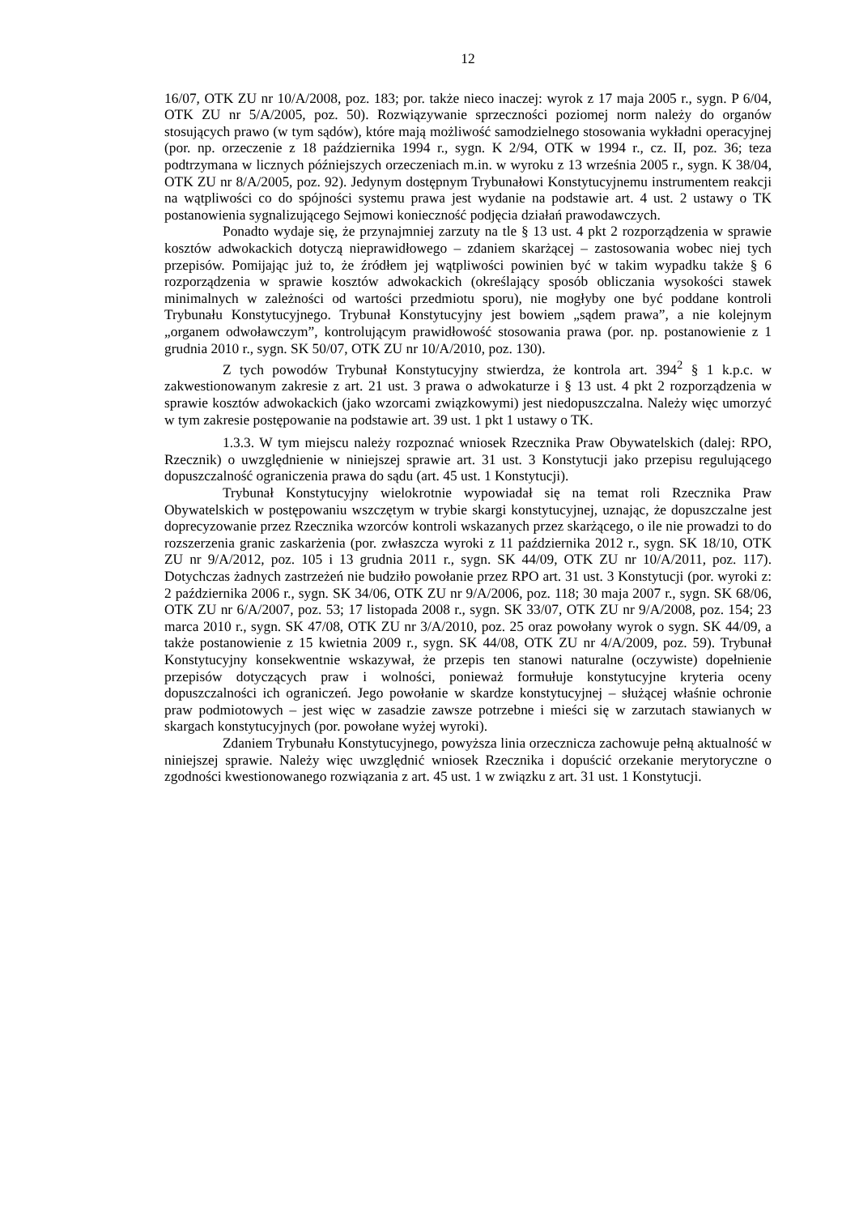12
16/07, OTK ZU nr 10/A/2008, poz. 183; por. także nieco inaczej: wyrok z 17 maja 2005 r., sygn. P 6/04, OTK ZU nr 5/A/2005, poz. 50). Rozwiązywanie sprzeczności poziomej norm należy do organów stosujących prawo (w tym sądów), które mają możliwość samodzielnego stosowania wykładni operacyjnej (por. np. orzeczenie z 18 października 1994 r., sygn. K 2/94, OTK w 1994 r., cz. II, poz. 36; teza podtrzymana w licznych późniejszych orzeczeniach m.in. w wyroku z 13 września 2005 r., sygn. K 38/04, OTK ZU nr 8/A/2005, poz. 92). Jedynym dostępnym Trybunałowi Konstytucyjnemu instrumentem reakcji na wątpliwości co do spójności systemu prawa jest wydanie na podstawie art. 4 ust. 2 ustawy o TK postanowienia sygnalizującego Sejmowi konieczność podjęcia działań prawodawczych.
Ponadto wydaje się, że przynajmniej zarzuty na tle § 13 ust. 4 pkt 2 rozporządzenia w sprawie kosztów adwokackich dotyczą nieprawidłowego – zdaniem skarżącej – zastosowania wobec niej tych przepisów. Pomijając już to, że źródłem jej wątpliwości powinien być w takim wypadku także § 6 rozporządzenia w sprawie kosztów adwokackich (określający sposób obliczania wysokości stawek minimalnych w zależności od wartości przedmiotu sporu), nie mogłyby one być poddane kontroli Trybunału Konstytucyjnego. Trybunał Konstytucyjny jest bowiem „sądem prawa”, a nie kolejnym „organem odwoławczym”, kontrolującym prawidłowość stosowania prawa (por. np. postanowienie z 1 grudnia 2010 r., sygn. SK 50/07, OTK ZU nr 10/A/2010, poz. 130).
Z tych powodów Trybunał Konstytucyjny stwierdza, że kontrola art. 394<sup>2</sup> § 1 k.p.c. w zakwestionowanym zakresie z art. 21 ust. 3 prawa o adwokaturze i § 13 ust. 4 pkt 2 rozporządzenia w sprawie kosztów adwokackich (jako wzorcami związkowymi) jest niedopuszczalna. Należy więc umorzyć w tym zakresie postępowanie na podstawie art. 39 ust. 1 pkt 1 ustawy o TK.
1.3.3. W tym miejscu należy rozpoznać wniosek Rzecznika Praw Obywatelskich (dalej: RPO, Rzecznik) o uwzględnienie w niniejszej sprawie art. 31 ust. 3 Konstytucji jako przepisu regulującego dopuszczalność ograniczenia prawa do sądu (art. 45 ust. 1 Konstytucji).
Trybunał Konstytucyjny wielokrotnie wypowiadał się na temat roli Rzecznika Praw Obywatelskich w postępowaniu wszczętym w trybie skargi konstytucyjnej, uznając, że dopuszczalne jest doprecyzowanie przez Rzecznika wzorców kontroli wskazanych przez skarżącego, o ile nie prowadzi to do rozszerzenia granic zaskarżenia (por. zwłaszcza wyroki z 11 października 2012 r., sygn. SK 18/10, OTK ZU nr 9/A/2012, poz. 105 i 13 grudnia 2011 r., sygn. SK 44/09, OTK ZU nr 10/A/2011, poz. 117). Dotychczas żadnych zastrzeżeń nie budziło powołanie przez RPO art. 31 ust. 3 Konstytucji (por. wyroki z: 2 października 2006 r., sygn. SK 34/06, OTK ZU nr 9/A/2006, poz. 118; 30 maja 2007 r., sygn. SK 68/06, OTK ZU nr 6/A/2007, poz. 53; 17 listopada 2008 r., sygn. SK 33/07, OTK ZU nr 9/A/2008, poz. 154; 23 marca 2010 r., sygn. SK 47/08, OTK ZU nr 3/A/2010, poz. 25 oraz powołany wyrok o sygn. SK 44/09, a także postanowienie z 15 kwietnia 2009 r., sygn. SK 44/08, OTK ZU nr 4/A/2009, poz. 59). Trybunał Konstytucyjny konsekwentnie wskazywał, że przepis ten stanowi naturalne (oczywiste) dopełnienie przepisów dotyczących praw i wolności, ponieważ formułuje konstytucyjne kryteria oceny dopuszczalności ich ograniczeń. Jego powołanie w skardze konstytucyjnej – służącej właśnie ochronie praw podmiotowych – jest więc w zasadzie zawsze potrzebne i mieści się w zarzutach stawianych w skargach konstytucyjnych (por. powołane wyżej wyroki).
Zdaniem Trybunału Konstytucyjnego, powyższa linia orzecznicza zachowuje pełną aktualność w niniejszej sprawie. Należy więc uwzględnić wniosek Rzecznika i dopuścić orzekanie merytoryczne o zgodności kwestionowanego rozwiązania z art. 45 ust. 1 w związku z art. 31 ust. 1 Konstytucji.